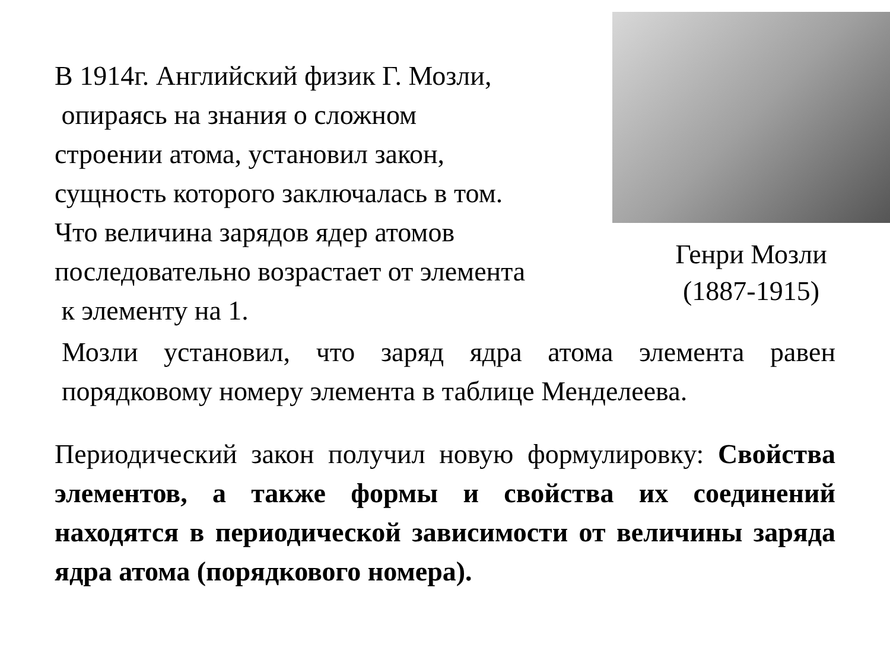В 1914г. Английский физик Г. Мозли,
опираясь на знания о сложном
строении атома, установил закон,
сущность которого заключалась в том.
Что величина зарядов ядер атомов
последовательно возрастает от элемента
к элементу на 1.
Генри Мозли
(1887-1915)
Мозли установил, что заряд ядра атома элемента равен порядковому номеру элемента в таблице Менделеева.
Периодический закон получил новую формулировку: Свойства элементов, а также формы и свойства их соединений находятся в периодической зависимости от величины заряда ядра атома (порядкового номера).